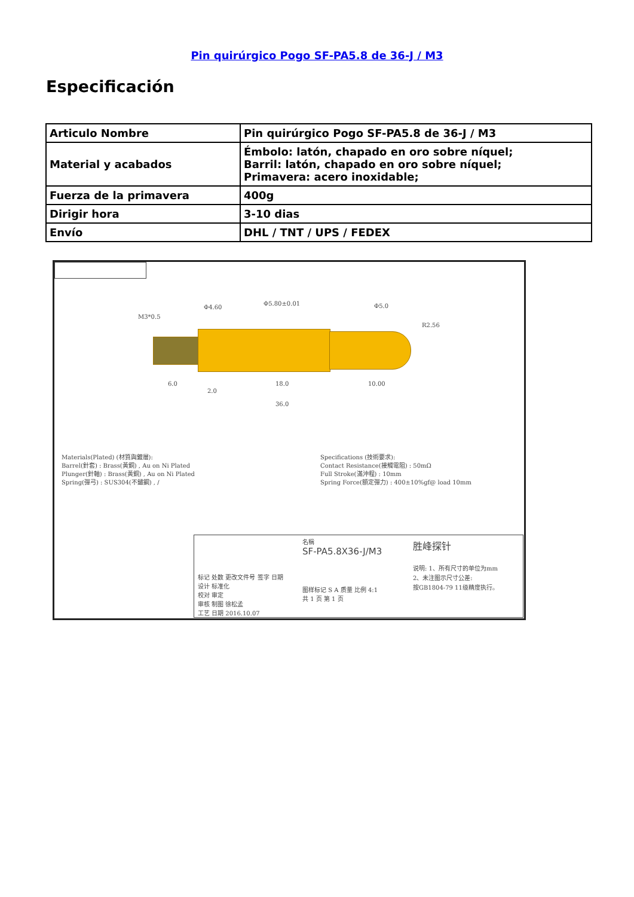Pin quirúrgico Pogo SF-PA5.8 de 36-J / M3
Especificación
| Articulo Nombre | Pin quirúrgico Pogo SF-PA5.8 de 36-J / M3 |
| Material y acabados | Émbolo: latón, chapado en oro sobre níquel; Barril: latón, chapado en oro sobre níquel; Primavera: acero inoxidable; |
| Fuerza de la primavera | 400g |
| Dirigir hora | 3-10 dias |
| Envío | DHL / TNT / UPS / FEDEX |
M3*0.5
Φ4.60
Φ5.80±0.01 Φ5.0
R2.56
6.0
2.0
18.0 10.00
36.0
Materials(Plated) (材質與鍍層):
Barrel(針套) : Brass(黃銅) , Au on Ni Plated
Plunger(針軸) : Brass(黃銅) , Au on Ni Plated
Spring(彈弓) : SUS304(不鏽鋼) , /
Specifications (技術要求):
Contact Resistance(接觸電阻) : 50mΩ
Full Stroke(滿沖程) : 10mm
Spring Force(額定彈力) : 400±10%gf@ load 10mm
标记 处数 更改文件号 签字 日期
设计 标准化
校对 审定
审核 制图 徐松孟
工艺 日期 2016.10.07
名稱
SF-PA5.8X36-J/M3
图样标记 S A 质量 比例 4:1
共 1 页 第 1 页
胜峰探针
说明: 1、所有尺寸的单位为mm
2、未注图示尺寸公差:
按GB1804-79 11级精度执行。